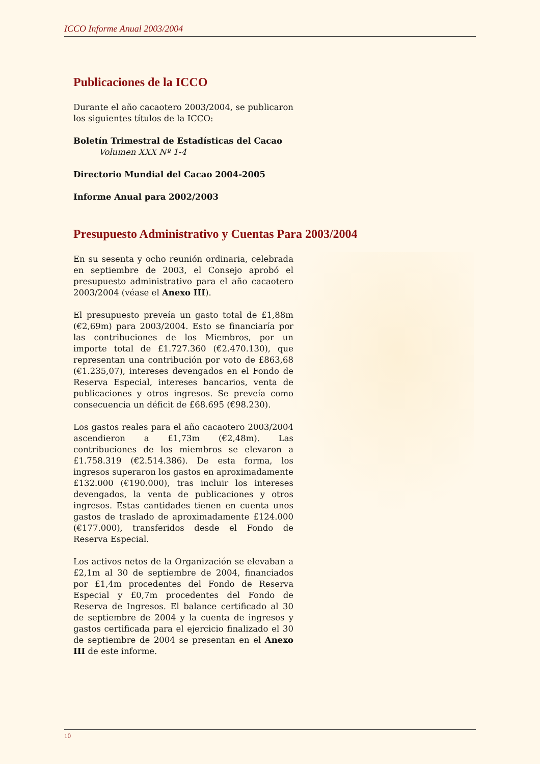ICCO Informe Anual 2003/2004
Publicaciones de la ICCO
Durante el año cacaotero 2003/2004, se publicaron los siguientes títulos de la ICCO:
Boletín Trimestral de Estadísticas del Cacao
Volumen XXX Nº 1-4
Directorio Mundial del Cacao 2004-2005
Informe Anual para 2002/2003
Presupuesto Administrativo y Cuentas Para 2003/2004
En su sesenta y ocho reunión ordinaria, celebrada en septiembre de 2003, el Consejo aprobó el presupuesto administrativo para el año cacaotero 2003/2004 (véase el Anexo III).
El presupuesto preveía un gasto total de £1,88m (€2,69m) para 2003/2004. Esto se financiaría por las contribuciones de los Miembros, por un importe total de £1.727.360 (€2.470.130), que representan una contribución por voto de £863,68 (€1.235,07), intereses devengados en el Fondo de Reserva Especial, intereses bancarios, venta de publicaciones y otros ingresos. Se preveía como consecuencia un déficit de £68.695 (€98.230).
Los gastos reales para el año cacaotero 2003/2004 ascendieron a £1,73m (€2,48m). Las contribuciones de los miembros se elevaron a £1.758.319 (€2.514.386). De esta forma, los ingresos superaron los gastos en aproximadamente £132.000 (€190.000), tras incluir los intereses devengados, la venta de publicaciones y otros ingresos. Estas cantidades tienen en cuenta unos gastos de traslado de aproximadamente £124.000 (€177.000), transferidos desde el Fondo de Reserva Especial.
Los activos netos de la Organización se elevaban a £2,1m al 30 de septiembre de 2004, financiados por £1,4m procedentes del Fondo de Reserva Especial y £0,7m procedentes del Fondo de Reserva de Ingresos. El balance certificado al 30 de septiembre de 2004 y la cuenta de ingresos y gastos certificada para el ejercicio finalizado el 30 de septiembre de 2004 se presentan en el Anexo III de este informe.
10